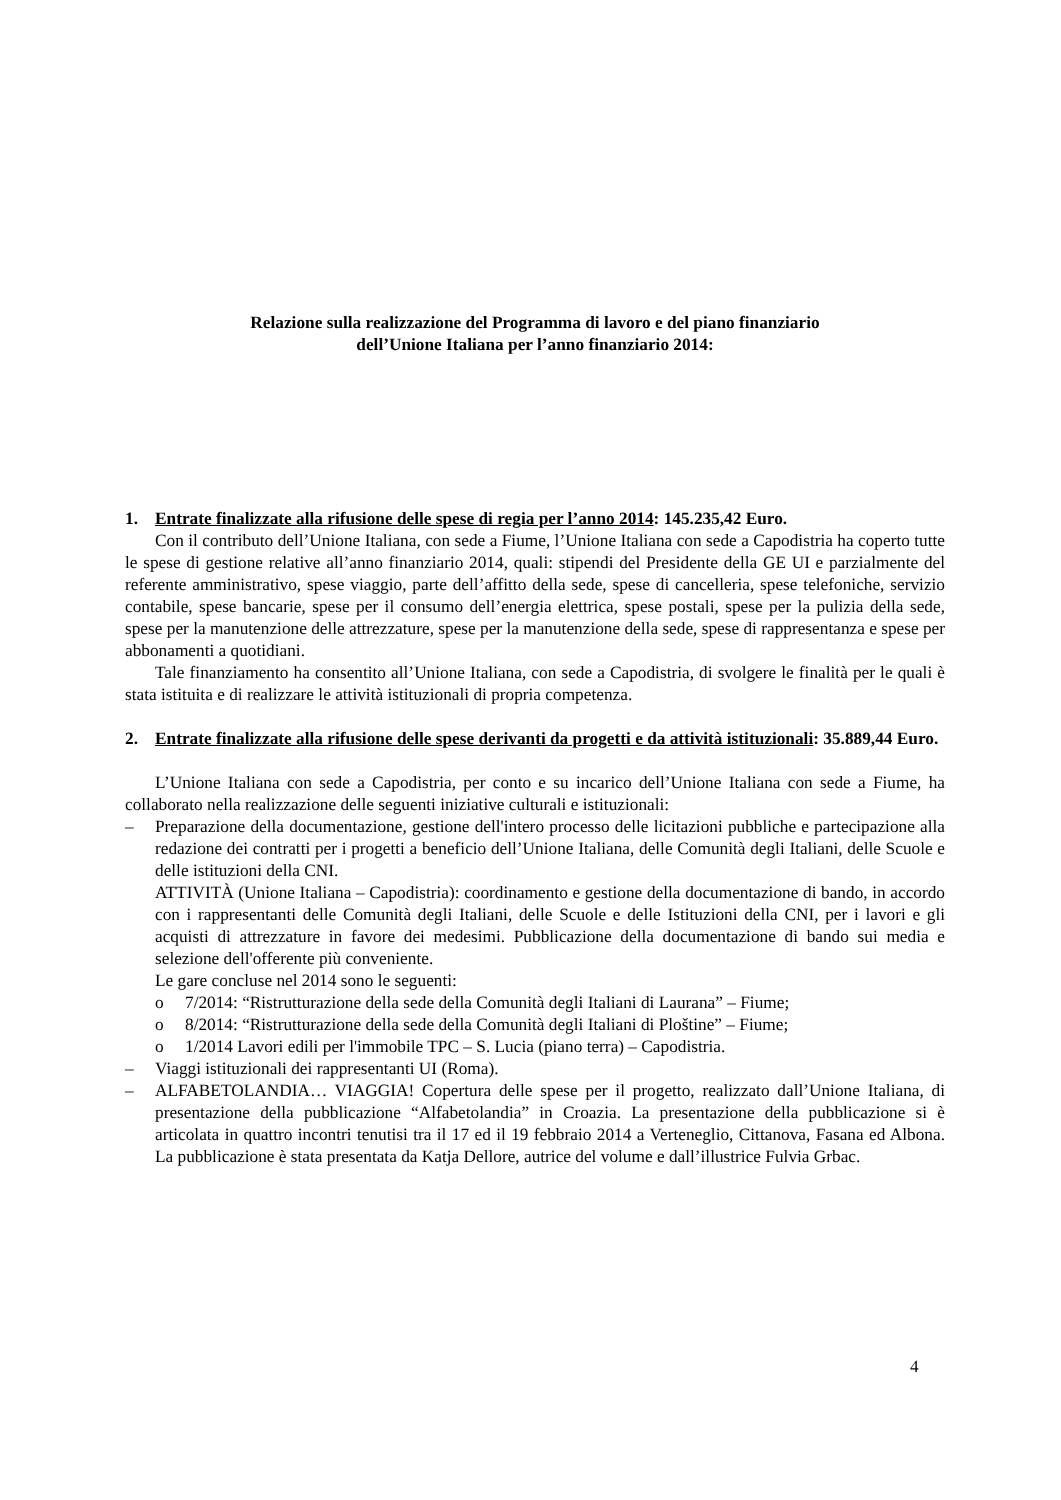Relazione sulla realizzazione del Programma di lavoro e del piano finanziario
dell’Unione Italiana per l’anno finanziario 2014:
1. Entrate finalizzate alla rifusione delle spese di regia per l’anno 2014: 145.235,42 Euro.
Con il contributo dell’Unione Italiana, con sede a Fiume, l’Unione Italiana con sede a Capodistria ha coperto tutte le spese di gestione relative all’anno finanziario 2014, quali: stipendi del Presidente della GE UI e parzialmente del referente amministrativo, spese viaggio, parte dell’affitto della sede, spese di cancelleria, spese telefoniche, servizio contabile, spese bancarie, spese per il consumo dell’energia elettrica, spese postali, spese per la pulizia della sede, spese per la manutenzione delle attrezzature, spese per la manutenzione della sede, spese di rappresentanza e spese per abbonamenti a quotidiani.
Tale finanziamento ha consentito all’Unione Italiana, con sede a Capodistria, di svolgere le finalità per le quali è stata istituita e di realizzare le attività istituzionali di propria competenza.
2. Entrate finalizzate alla rifusione delle spese derivanti da progetti e da attività istituzionali: 35.889,44 Euro.
L’Unione Italiana con sede a Capodistria, per conto e su incarico dell’Unione Italiana con sede a Fiume, ha collaborato nella realizzazione delle seguenti iniziative culturali e istituzionali:
– Preparazione della documentazione, gestione dell'intero processo delle licitazioni pubbliche e partecipazione alla redazione dei contratti per i progetti a beneficio dell’Unione Italiana, delle Comunità degli Italiani, delle Scuole e delle istituzioni della CNI.
ATTIVITÀ (Unione Italiana – Capodistria): coordinamento e gestione della documentazione di bando, in accordo con i rappresentanti delle Comunità degli Italiani, delle Scuole e delle Istituzioni della CNI, per i lavori e gli acquisti di attrezzature in favore dei medesimi. Pubblicazione della documentazione di bando sui media e selezione dell'offerente più conveniente.
Le gare concluse nel 2014 sono le seguenti:
o 7/2014: “Ristrutturazione della sede della Comunità degli Italiani di Laurana” – Fiume;
o 8/2014: “Ristrutturazione della sede della Comunità degli Italiani di Ploštine” – Fiume;
o 1/2014 Lavori edili per l'immobile TPC – S. Lucia (piano terra) – Capodistria.
– Viaggi istituzionali dei rappresentanti UI (Roma).
– ALFABETOLANDIA… VIAGGIA! Copertura delle spese per il progetto, realizzato dall’Unione Italiana, di presentazione della pubblicazione “Alfabetolandia” in Croazia. La presentazione della pubblicazione si è articolata in quattro incontri tenutisi tra il 17 ed il 19 febbraio 2014 a Verteneglio, Cittanova, Fasana ed Albona. La pubblicazione è stata presentata da Katja Dellore, autrice del volume e dall’illustrice Fulvia Grbac.
4